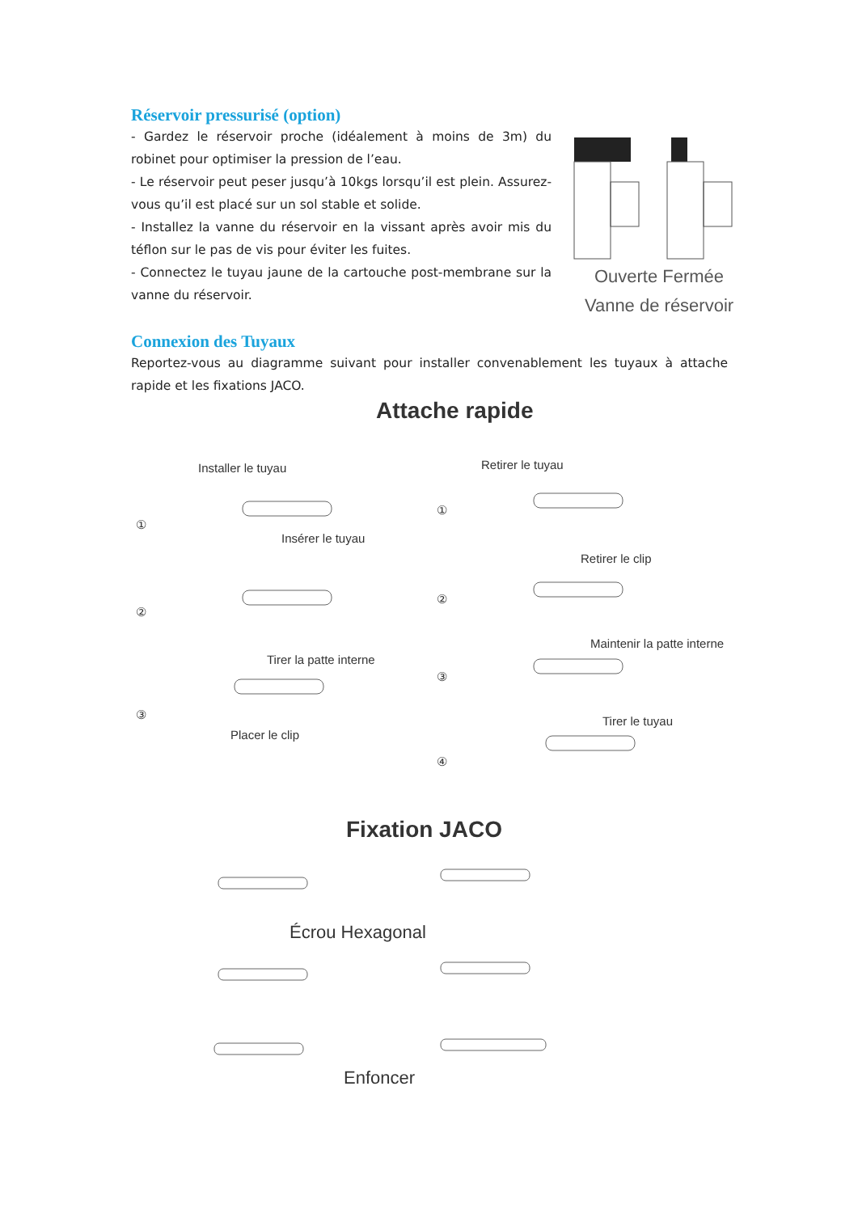Réservoir pressurisé (option)
- Gardez le réservoir proche (idéalement à moins de 3m) du robinet pour optimiser la pression de l’eau.
- Le réservoir peut peser jusqu’à 10kgs lorsqu’il est plein. Assurez-vous qu’il est placé sur un sol stable et solide.
- Installez la vanne du réservoir en la vissant après avoir mis du téflon sur le pas de vis pour éviter les fuites.
- Connectez le tuyau jaune de la cartouche post-membrane sur la vanne du réservoir.
Ouverte Fermée
Vanne de réservoir
Connexion des Tuyaux
Reportez-vous au diagramme suivant pour installer convenablement les tuyaux à attache rapide et les fixations JACO.
Attache rapide
Installer le tuyau
①
Insérer le tuyau
②
Tirer la patte interne
③
Placer le clip
Retirer le tuyau
①
Retirer le clip
②
Maintenir la patte interne
③
Tirer le tuyau
④
Fixation JACO
Écrou Hexagonal
Enfoncer